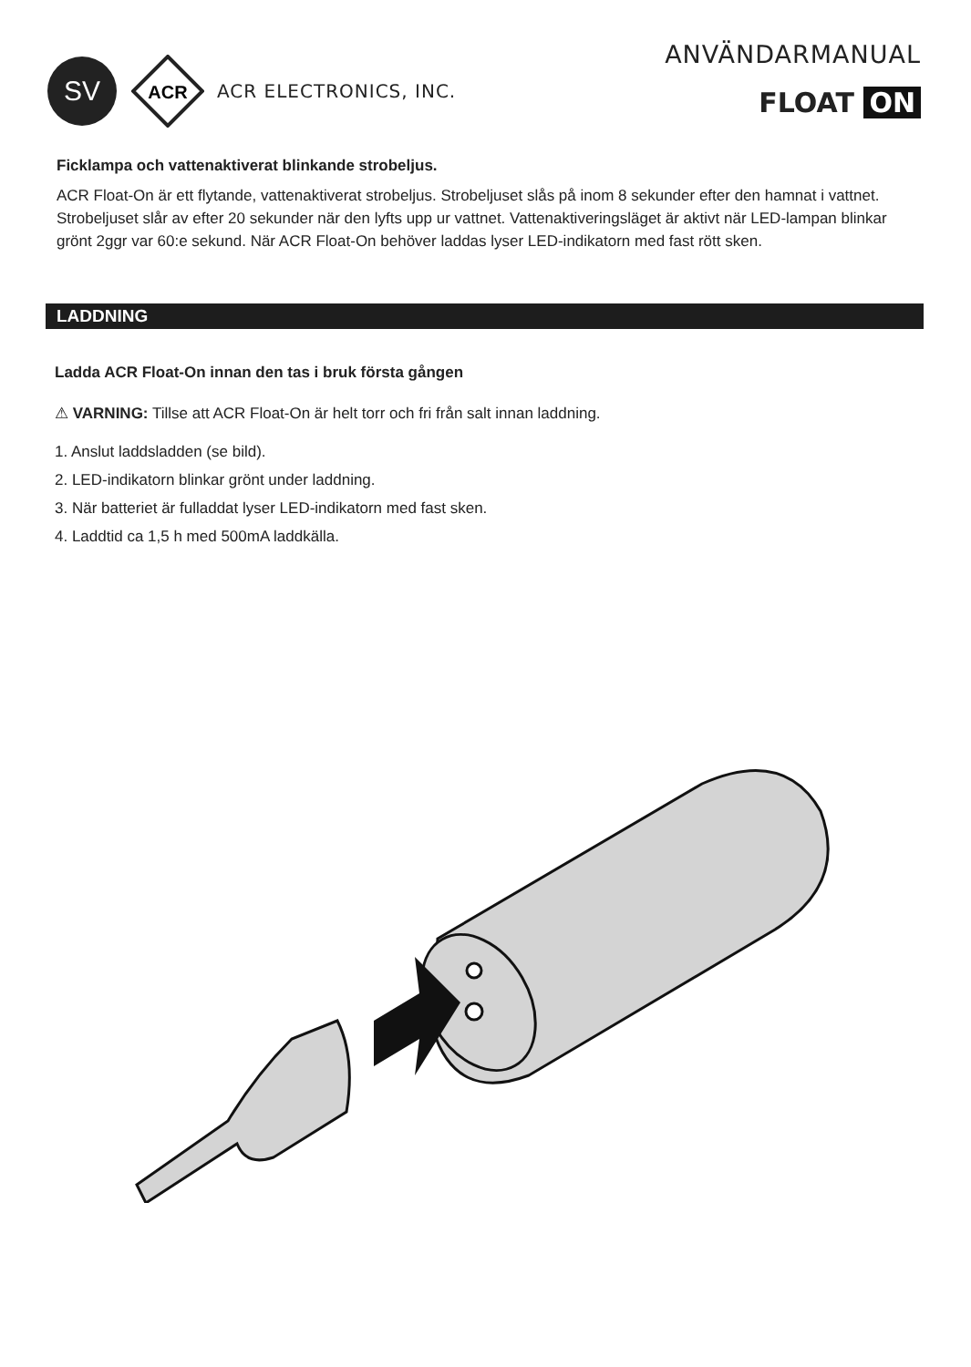SV
ACR
ACR ELECTRONICS, INC.
ANVÄNDARMANUAL
FLOAT ON
Ficklampa och vattenaktiverat blinkande strobeljus.
ACR Float-On är ett flytande, vattenaktiverat strobeljus. Strobeljuset slås på inom 8 sekunder efter den hamnat i vattnet. Strobeljuset slår av efter 20 sekunder när den lyfts upp ur vattnet. Vattenaktiveringsläget är aktivt när LED-lampan blinkar grönt 2ggr var 60:e sekund. När ACR Float-On behöver laddas lyser LED-indikatorn med fast rött sken.
LADDNING
Ladda ACR Float-On innan den tas i bruk första gången
⚠ VARNING: Tillse att ACR Float-On är helt torr och fri från salt innan laddning.
1. Anslut laddsladden (se bild).
2. LED-indikatorn blinkar grönt under laddning.
3. När batteriet är fulladdat lyser LED-indikatorn med fast sken.
4. Laddtid ca 1,5 h med 500mA laddkälla.